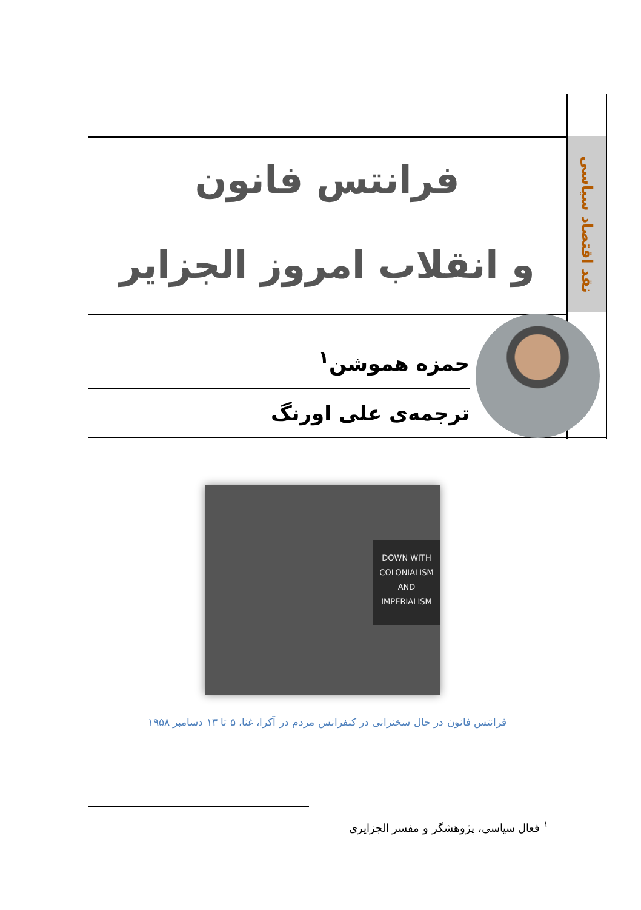نقد اقتصاد سیاسی
فرانتس فانون
و انقلاب امروز الجزایر
حمزه هموشن<sup>۱</sup>
ترجمه‌ی علی اورنگ
DOWN WITH
COLONIALISM
AND
IMPERIALISM
فرانتس فانون در حال سخنرانی در کنفرانس مردم در آکرا، غنا، ۵ تا ۱۳ دسامبر ۱۹۵۸
<sup>۱</sup> فعال سیاسی، پژوهشگر و مفسر الجزایری